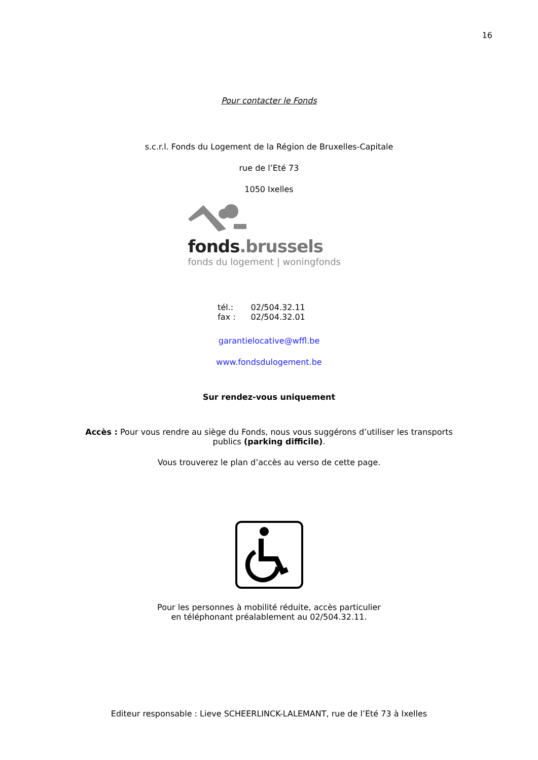16
Pour contacter le Fonds
s.c.r.l. Fonds du Logement de la Région de Bruxelles-Capitale
rue de l’Eté 73
1050 Ixelles
fonds.brussels
fonds du logement | woningfonds
| tél.: | 02/504.32.11 |
| fax : | 02/504.32.01 |
garantielocative@wffl.be
www.fondsdulogement.be
Sur rendez-vous uniquement
Accès : Pour vous rendre au siège du Fonds, nous vous suggérons d’utiliser les transports publics (parking difficile).
Vous trouverez le plan d’accès au verso de cette page.
Pour les personnes à mobilité réduite, accès particulier
en téléphonant préalablement au 02/504.32.11.
Editeur responsable : Lieve SCHEERLINCK-LALEMANT, rue de l’Eté 73 à Ixelles